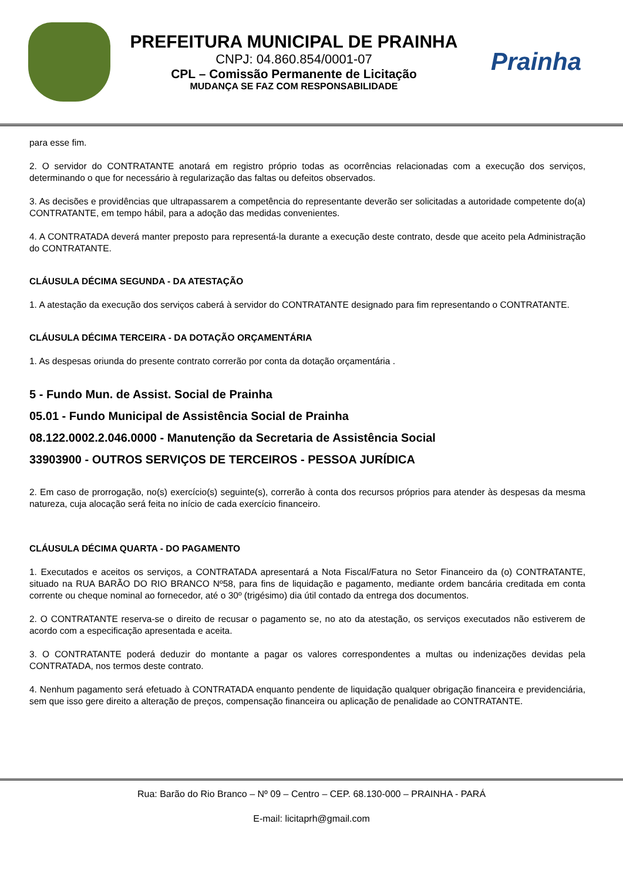PREFEITURA MUNICIPAL DE PRAINHA
CNPJ: 04.860.854/0001-07
CPL – Comissão Permanente de Licitação
MUDANÇA SE FAZ COM RESPONSABILIDADE
Prainha
para esse fim.
2. O servidor do CONTRATANTE anotará em registro próprio todas as ocorrências relacionadas com a execução dos serviços, determinando o que for necessário à regularização das faltas ou defeitos observados.
3. As decisões e providências que ultrapassarem a competência do representante deverão ser solicitadas a autoridade competente do(a) CONTRATANTE, em tempo hábil, para a adoção das medidas convenientes.
4. A CONTRATADA deverá manter preposto para representá-la durante a execução deste contrato, desde que aceito pela Administração do CONTRATANTE.
CLÁUSULA DÉCIMA SEGUNDA - DA ATESTAÇÃO
1. A atestação da execução dos serviços caberá à servidor do CONTRATANTE designado para fim representando o CONTRATANTE.
CLÁUSULA DÉCIMA TERCEIRA - DA DOTAÇÃO ORÇAMENTÁRIA
1. As despesas oriunda do presente contrato correrão por conta da dotação orçamentária .
5 - Fundo Mun. de Assist. Social de Prainha
05.01 - Fundo Municipal de Assistência Social de Prainha
08.122.0002.2.046.0000 - Manutenção da Secretaria de Assistência Social
33903900 - OUTROS SERVIÇOS DE TERCEIROS - PESSOA JURÍDICA
2. Em caso de prorrogação, no(s) exercício(s) seguinte(s), correrão à conta dos recursos próprios para atender às despesas da mesma natureza, cuja alocação será feita no início de cada exercício financeiro.
CLÁUSULA DÉCIMA QUARTA - DO PAGAMENTO
1. Executados e aceitos os serviços, a CONTRATADA apresentará a Nota Fiscal/Fatura no Setor Financeiro da (o) CONTRATANTE, situado na RUA BARÃO DO RIO BRANCO Nº58, para fins de liquidação e pagamento, mediante ordem bancária creditada em conta corrente ou cheque nominal ao fornecedor, até o 30º (trigésimo) dia útil contado da entrega dos documentos.
2. O CONTRATANTE reserva-se o direito de recusar o pagamento se, no ato da atestação, os serviços executados não estiverem de acordo com a especificação apresentada e aceita.
3. O CONTRATANTE poderá deduzir do montante a pagar os valores correspondentes a multas ou indenizações devidas pela CONTRATADA, nos termos deste contrato.
4. Nenhum pagamento será efetuado à CONTRATADA enquanto pendente de liquidação qualquer obrigação financeira e previdenciária, sem que isso gere direito a alteração de preços, compensação financeira ou aplicação de penalidade ao CONTRATANTE.
Rua: Barão do Rio Branco – Nº 09 – Centro – CEP. 68.130-000 – PRAINHA - PARÁ
E-mail: licitaprh@gmail.com